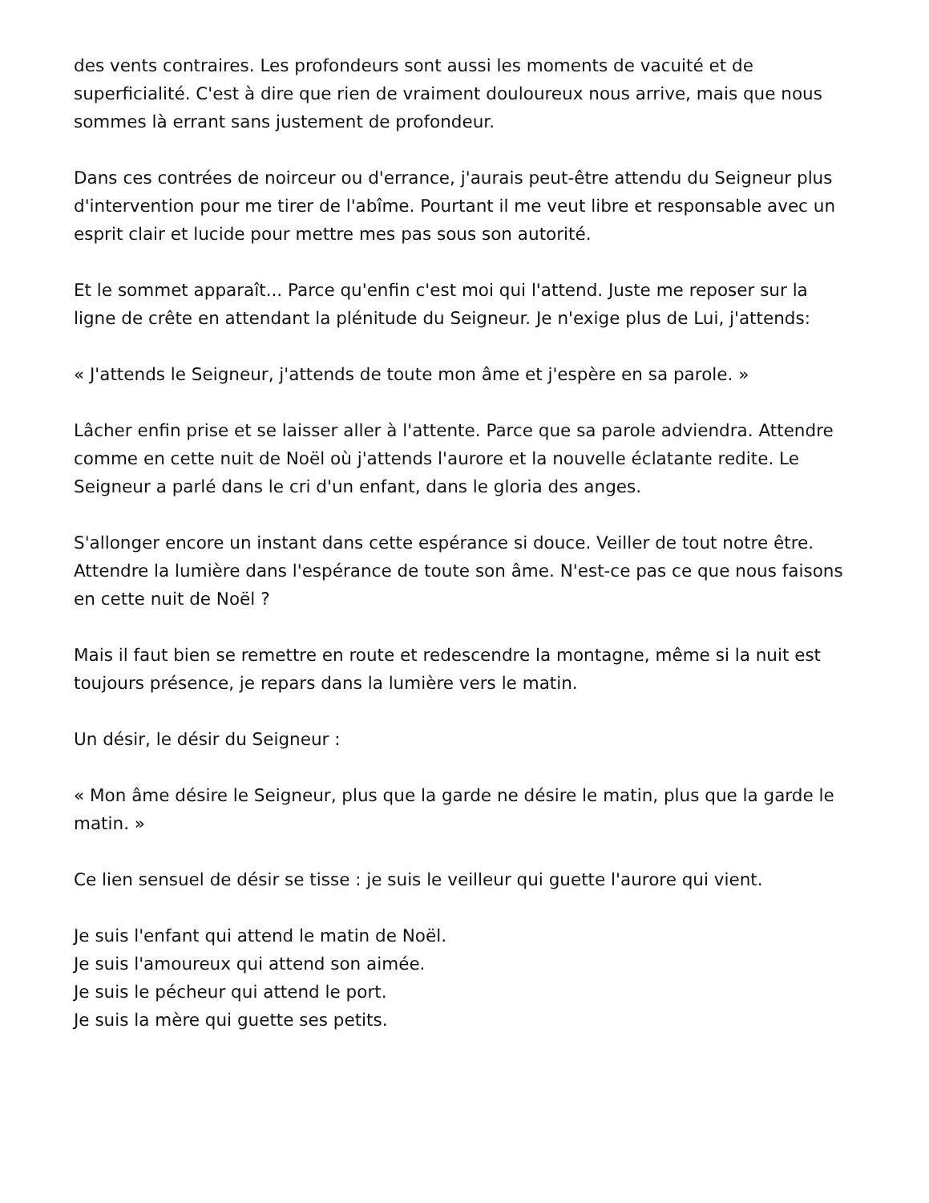des vents contraires. Les profondeurs sont aussi les moments de vacuité et de superficialité. C'est à dire que rien de vraiment douloureux nous arrive, mais que nous sommes là errant sans justement de profondeur.
Dans ces contrées de noirceur ou d'errance, j'aurais peut-être attendu du Seigneur plus d'intervention pour me tirer de l'abîme. Pourtant il me veut libre et responsable avec un esprit clair et lucide pour mettre mes pas sous son autorité.
Et le sommet apparaît... Parce qu'enfin c'est moi qui l'attend. Juste me reposer sur la ligne de crête en attendant la plénitude du Seigneur. Je n'exige plus de Lui, j'attends:
« J'attends le Seigneur, j'attends de toute mon âme et j'espère en sa parole. »
Lâcher enfin prise et se laisser aller à l'attente. Parce que sa parole adviendra. Attendre comme en cette nuit de Noël où j'attends l'aurore et la nouvelle éclatante redite. Le Seigneur a parlé dans le cri d'un enfant, dans le gloria des anges.
S'allonger encore un instant dans cette espérance si douce. Veiller de tout notre être. Attendre la lumière dans l'espérance de toute son âme. N'est-ce pas ce que nous faisons en cette nuit de Noël ?
Mais il faut bien se remettre en route et redescendre la montagne, même si la nuit est toujours présence, je repars dans la lumière vers le matin.
Un désir, le désir du Seigneur :
« Mon âme désire le Seigneur, plus que la garde ne désire le matin, plus que la garde le matin. »
Ce lien sensuel de désir se tisse : je suis le veilleur qui guette l'aurore qui vient.
Je suis l'enfant qui attend le matin de Noël.
Je suis l'amoureux qui attend son aimée.
Je suis le pécheur qui attend le port.
Je suis la mère qui guette ses petits.